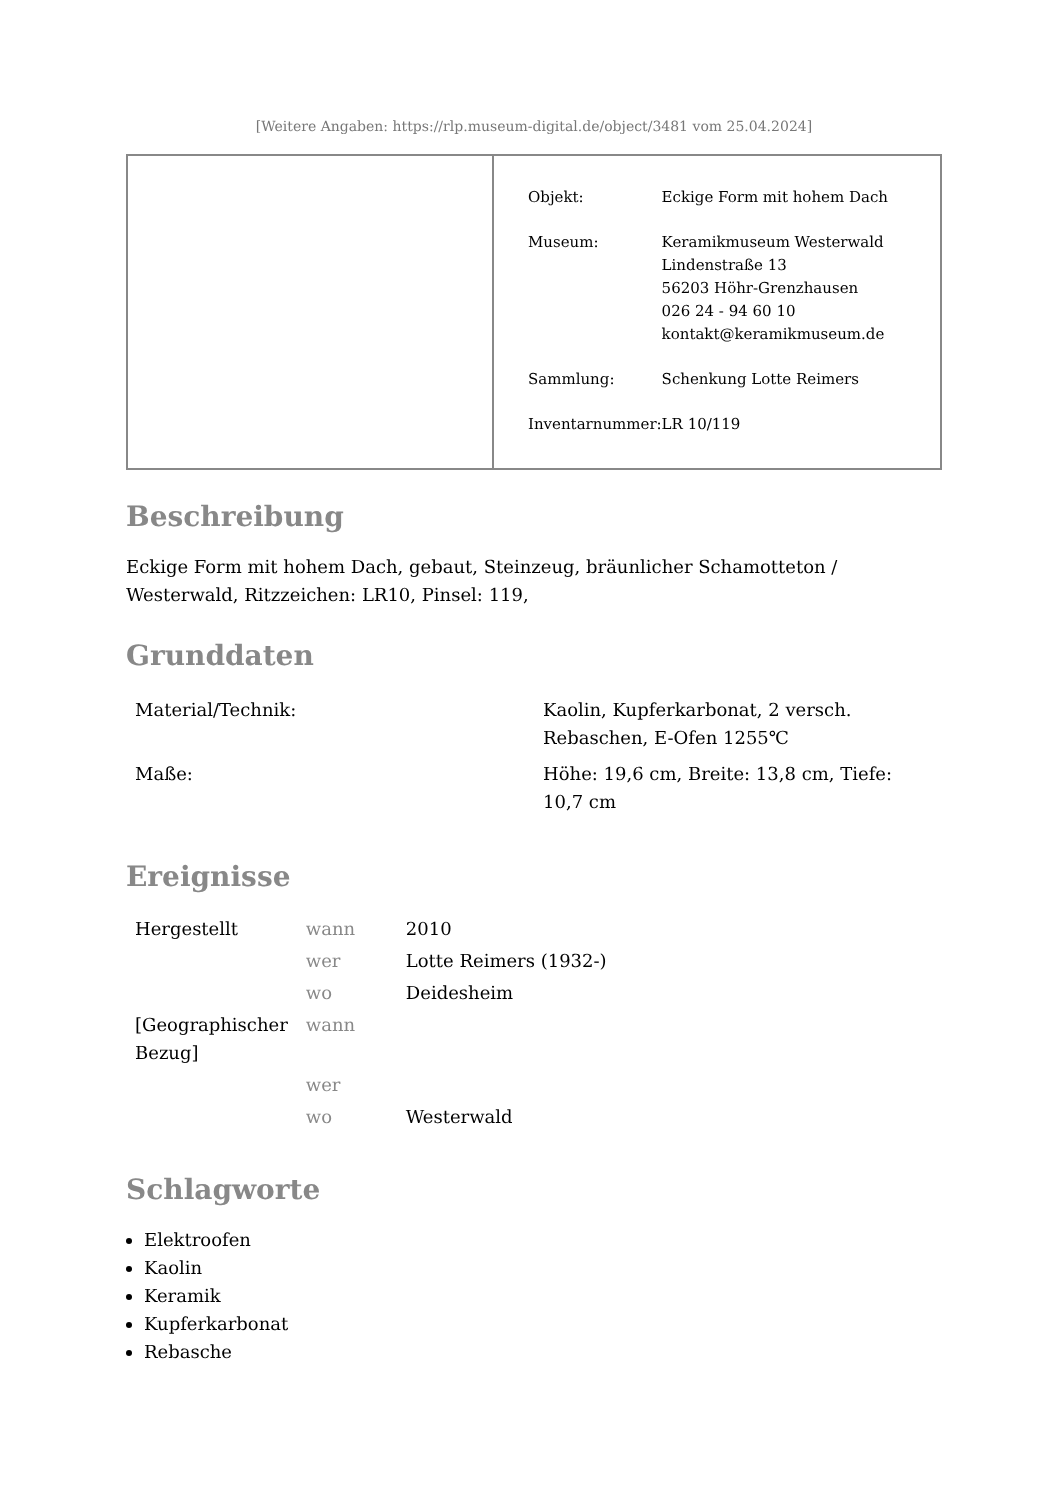[Weitere Angaben: https://rlp.museum-digital.de/object/3481 vom 25.04.2024]
| Objekt: | Eckige Form mit hohem Dach |
| Museum: | Keramikmuseum Westerwald Lindenstraße 13 56203 Höhr-Grenzhausen 026 24 - 94 60 10 kontakt@keramikmuseum.de |
| Sammlung: | Schenkung Lotte Reimers |
| Inventarnummer: | LR 10/119 |
Beschreibung
Eckige Form mit hohem Dach, gebaut, Steinzeug, bräunlicher Schamotteton / Westerwald, Ritzzeichen: LR10, Pinsel: 119,
Grunddaten
| Material/Technik: | Kaolin, Kupferkarbonat, 2 versch. Rebaschen, E-Ofen 1255℃ |
| Maße: | Höhe: 19,6 cm, Breite: 13,8 cm, Tiefe: 10,7 cm |
Ereignisse
| Hergestellt | wann | 2010 |
| | wer | Lotte Reimers (1932-) |
| | wo | Deidesheim |
| [Geographischer Bezug] | wann | |
| | wer | |
| | wo | Westerwald |
Schlagworte
Elektroofen
Kaolin
Keramik
Kupferkarbonat
Rebasche